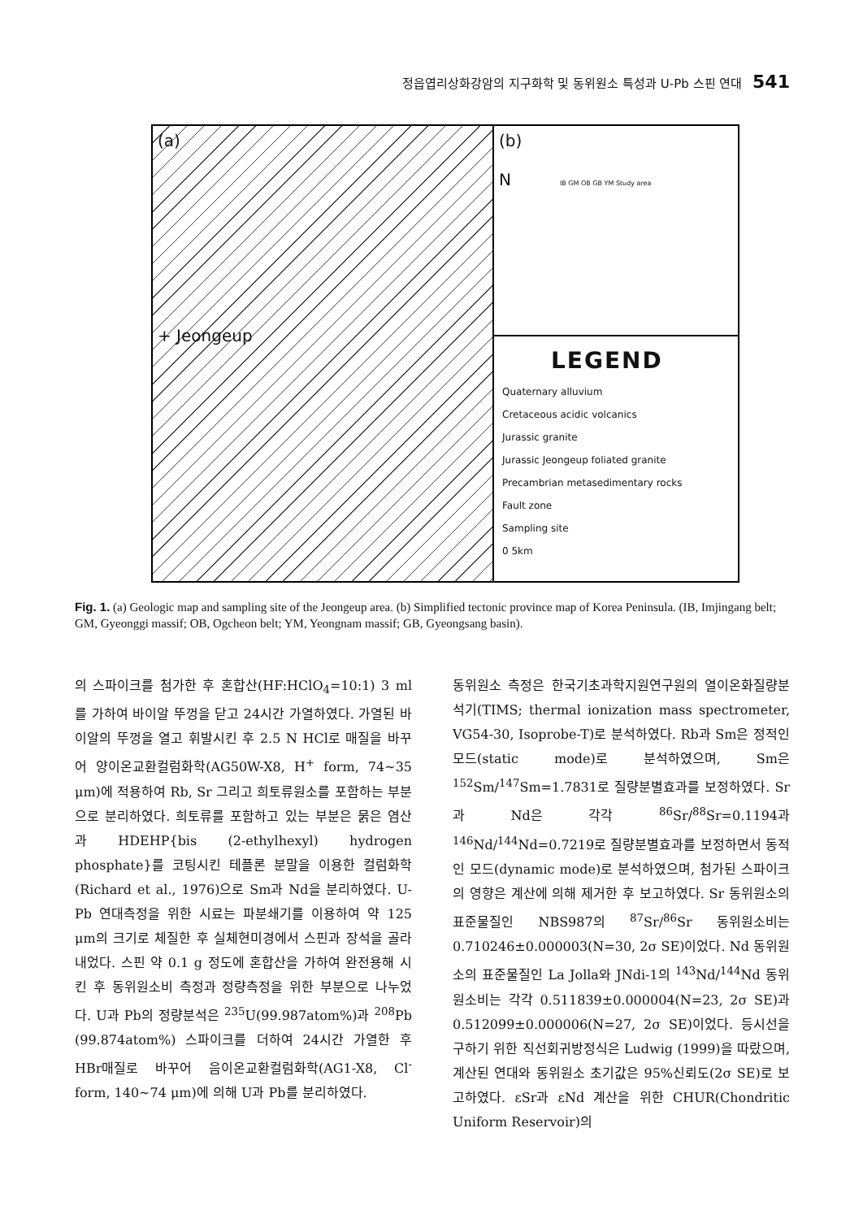정읍엽리상화강암의 지구화학 및 동위원소 특성과 U-Pb 스핀 연대 541
(a)
+ Jeongeup
(b)
N IB GM OB GB YM Study area
LEGEND
Quaternary alluvium
Cretaceous acidic volcanics
Jurassic granite
Jurassic Jeongeup foliated granite
Precambrian metasedimentary rocks
Fault zone
Sampling site
0 5km
Fig. 1. (a) Geologic map and sampling site of the Jeongeup area. (b) Simplified tectonic province map of Korea Peninsula. (IB, Imjingang belt; GM, Gyeonggi massif; OB, Ogcheon belt; YM, Yeongnam massif; GB, Gyeongsang basin).
의 스파이크를 첨가한 후 혼합산(HF:HClO<sub>4</sub>=10:1) 3 ml를 가하여 바이알 뚜껑을 닫고 24시간 가열하였다. 가열된 바이알의 뚜껑을 열고 휘발시킨 후 2.5 N HCl로 매질을 바꾸어 양이온교환컬럼화학(AG50W-X8, H<sup>+</sup> form, 74~35 μm)에 적용하여 Rb, Sr 그리고 희토류원소를 포함하는 부분으로 분리하였다. 희토류를 포함하고 있는 부분은 묽은 염산과 HDEHP{bis (2-ethylhexyl) hydrogen phosphate}를 코팅시킨 테플론 분말을 이용한 컬럼화학(Richard et al., 1976)으로 Sm과 Nd을 분리하였다. U-Pb 연대측정을 위한 시료는 파분쇄기를 이용하여 약 125 μm의 크기로 체질한 후 실체현미경에서 스핀과 장석을 골라내었다. 스핀 약 0.1 g 정도에 혼합산을 가하여 완전용해 시킨 후 동위원소비 측정과 정량측정을 위한 부분으로 나누었다. U과 Pb의 정량분석은 <sup>235</sup>U(99.987atom%)과 <sup>208</sup>Pb (99.874atom%) 스파이크를 더하여 24시간 가열한 후 HBr매질로 바꾸어 음이온교환컬럼화학(AG1-X8, Cl<sup>-</sup> form, 140~74 μm)에 의해 U과 Pb를 분리하였다.
동위원소 측정은 한국기초과학지원연구원의 열이온화질량분석기(TIMS; thermal ionization mass spectrometer, VG54-30, Isoprobe-T)로 분석하였다. Rb과 Sm은 정적인 모드(static mode)로 분석하였으며, Sm은 <sup>152</sup>Sm/<sup>147</sup>Sm=1.7831로 질량분별효과를 보정하였다. Sr과 Nd은 각각 <sup>86</sup>Sr/<sup>88</sup>Sr=0.1194과 <sup>146</sup>Nd/<sup>144</sup>Nd=0.7219로 질량분별효과를 보정하면서 동적인 모드(dynamic mode)로 분석하였으며, 첨가된 스파이크의 영향은 계산에 의해 제거한 후 보고하였다. Sr 동위원소의 표준물질인 NBS987의 <sup>87</sup>Sr/<sup>86</sup>Sr 동위원소비는 0.710246±0.000003(N=30, 2σ SE)이었다. Nd 동위원소의 표준물질인 La Jolla와 JNdi-1의 <sup>143</sup>Nd/<sup>144</sup>Nd 동위원소비는 각각 0.511839±0.000004(N=23, 2σ SE)과 0.512099±0.000006(N=27, 2σ SE)이었다. 등시선을 구하기 위한 직선회귀방정식은 Ludwig (1999)을 따랐으며, 계산된 연대와 동위원소 초기값은 95%신뢰도(2σ SE)로 보고하였다. εSr과 εNd 계산을 위한 CHUR(Chondritic Uniform Reservoir)의